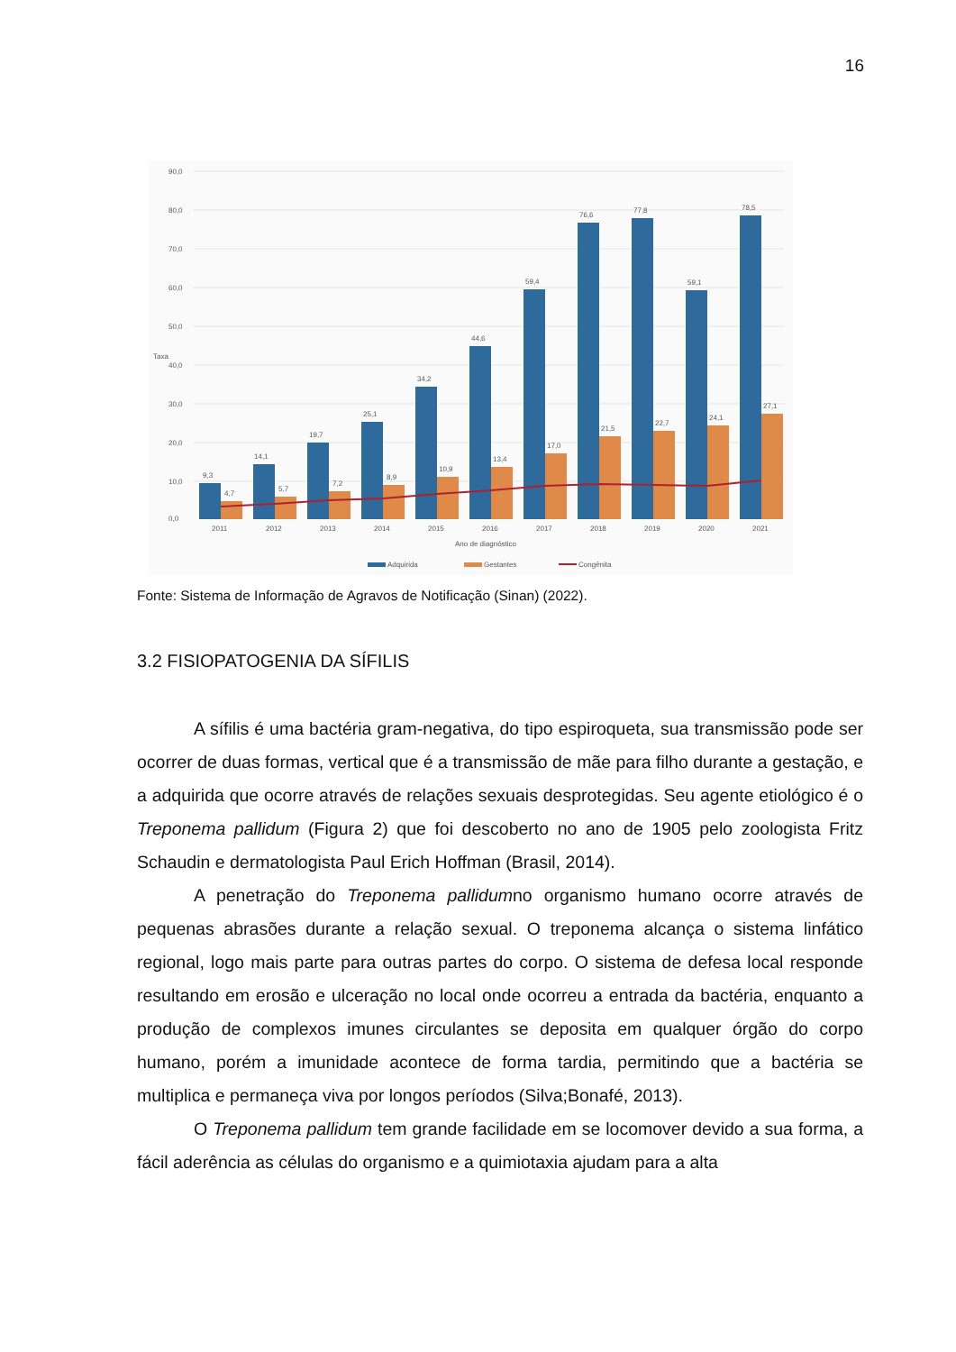16
90,0
80,0
70,0
60,0
50,0
40,0
30,0
20,0
10,0
0,0
9,3
14,1
19,7
25,1
34,2
44,6
59,4
76,6
77,8
59,1
78,5
4,7
5,7
7,2
8,9
10,9
13,4
17,0
21,5
22,7
24,1
27,1
2011
2012
2013
2014
2015
2016
2017
2018
2019
2020
2021
Ano de diagnóstico
Taxa
Adquirida
Gestantes
Congênita
Fonte: Sistema de Informação de Agravos de Notificação (Sinan) (2022).
3.2 FISIOPATOGENIA DA SÍFILIS
A sífilis é uma bactéria gram-negativa, do tipo espiroqueta, sua transmissão pode ser ocorrer de duas formas, vertical que é a transmissão de mãe para filho durante a gestação, e a adquirida que ocorre através de relações sexuais desprotegidas. Seu agente etiológico é o Treponema pallidum (Figura 2) que foi descoberto no ano de 1905 pelo zoologista Fritz Schaudin e dermatologista Paul Erich Hoffman (Brasil, 2014).
A penetração do Treponema pallidumno organismo humano ocorre através de pequenas abrasões durante a relação sexual. O treponema alcança o sistema linfático regional, logo mais parte para outras partes do corpo. O sistema de defesa local responde resultando em erosão e ulceração no local onde ocorreu a entrada da bactéria, enquanto a produção de complexos imunes circulantes se deposita em qualquer órgão do corpo humano, porém a imunidade acontece de forma tardia, permitindo que a bactéria se multiplica e permaneça viva por longos períodos (Silva;Bonafé, 2013).
O Treponema pallidum tem grande facilidade em se locomover devido a sua forma, a fácil aderência as células do organismo e a quimiotaxia ajudam para a alta